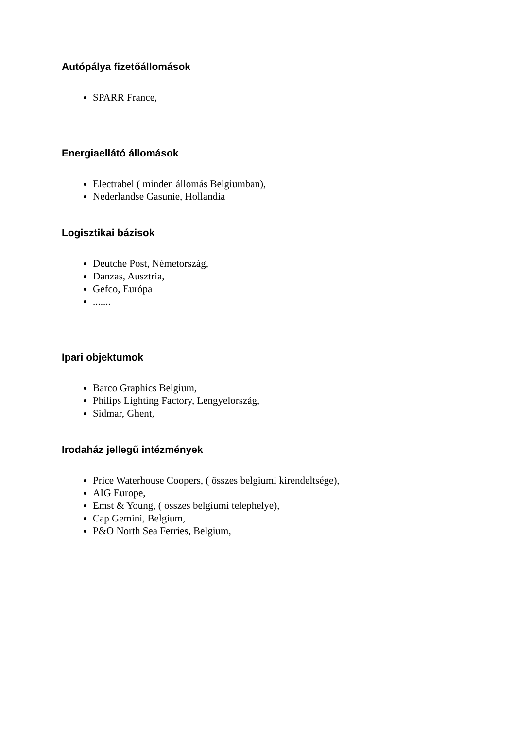Autópálya fizetőállomások
SPARR France,
Energiaellátó állomások
Electrabel ( minden állomás Belgiumban),
Nederlandse Gasunie, Hollandia
Logisztikai bázisok
Deutche Post, Németország,
Danzas, Ausztria,
Gefco, Európa
.......
Ipari objektumok
Barco Graphics Belgium,
Philips Lighting Factory, Lengyelország,
Sidmar, Ghent,
Irodaház jellegű intézmények
Price Waterhouse Coopers, ( összes belgiumi kirendeltsége),
AIG Europe,
Emst & Young, ( összes belgiumi telephelye),
Cap Gemini, Belgium,
P&O North Sea Ferries, Belgium,